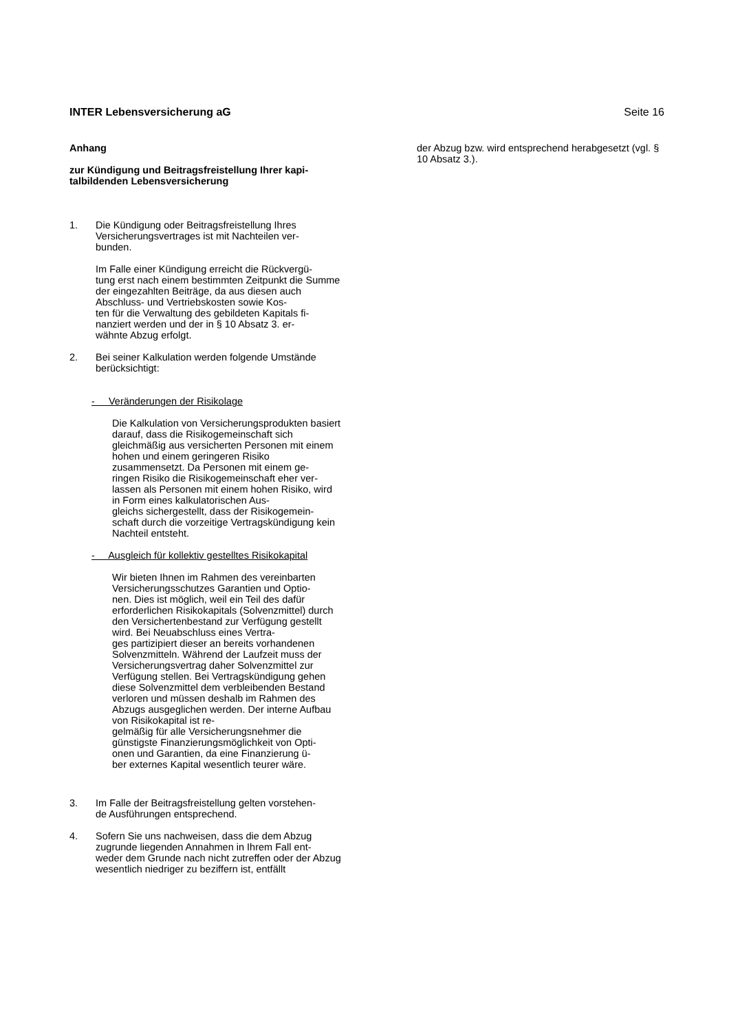INTER Lebensversicherung aG Seite 16
Anhang
zur Kündigung und Beitragsfreistellung Ihrer kapi-
talbildenden Lebensversicherung
1. Die Kündigung oder Beitragsfreistellung Ihres Versicherungsvertrages ist mit Nachteilen ver-
bunden.
Im Falle einer Kündigung erreicht die Rückvergü-
tung erst nach einem bestimmten Zeitpunkt die Summe der eingezahlten Beiträge, da aus diesen auch Abschluss- und Vertriebskosten sowie Kos-
ten für die Verwaltung des gebildeten Kapitals fi-
nanziert werden und der in § 10 Absatz 3. er-
wähnte Abzug erfolgt.
2. Bei seiner Kalkulation werden folgende Umstände berücksichtigt:
- Veränderungen der Risikolage
Die Kalkulation von Versicherungsprodukten basiert darauf, dass die Risikogemeinschaft sich gleichmäßig aus versicherten Personen mit einem hohen und einem geringeren Risiko zusammensetzt. Da Personen mit einem ge-
ringen Risiko die Risikogemeinschaft eher ver-
lassen als Personen mit einem hohen Risiko, wird in Form eines kalkulatorischen Aus-
gleichs sichergestellt, dass der Risikogemein-
schaft durch die vorzeitige Vertragskündigung kein Nachteil entsteht.
- Ausgleich für kollektiv gestelltes Risikokapital
Wir bieten Ihnen im Rahmen des vereinbarten Versicherungsschutzes Garantien und Optio-
nen. Dies ist möglich, weil ein Teil des dafür erforderlichen Risikokapitals (Solvenzmittel) durch den Versichertenbestand zur Verfügung gestellt wird. Bei Neuabschluss eines Vertra-
ges partizipiert dieser an bereits vorhandenen Solvenzmitteln. Während der Laufzeit muss der Versicherungsvertrag daher Solvenzmittel zur Verfügung stellen. Bei Vertragskündigung gehen diese Solvenzmittel dem verbleibenden Bestand verloren und müssen deshalb im Rahmen des Abzugs ausgeglichen werden. Der interne Aufbau von Risikokapital ist re-
gelmäßig für alle Versicherungsnehmer die günstigste Finanzierungsmöglichkeit von Opti-
onen und Garantien, da eine Finanzierung ü-
ber externes Kapital wesentlich teurer wäre.
3. Im Falle der Beitragsfreistellung gelten vorstehen-
de Ausführungen entsprechend.
4. Sofern Sie uns nachweisen, dass die dem Abzug zugrunde liegenden Annahmen in Ihrem Fall ent-
weder dem Grunde nach nicht zutreffen oder der Abzug wesentlich niedriger zu beziffern ist, entfällt
der Abzug bzw. wird entsprechend herabgesetzt (vgl. § 10 Absatz 3.).